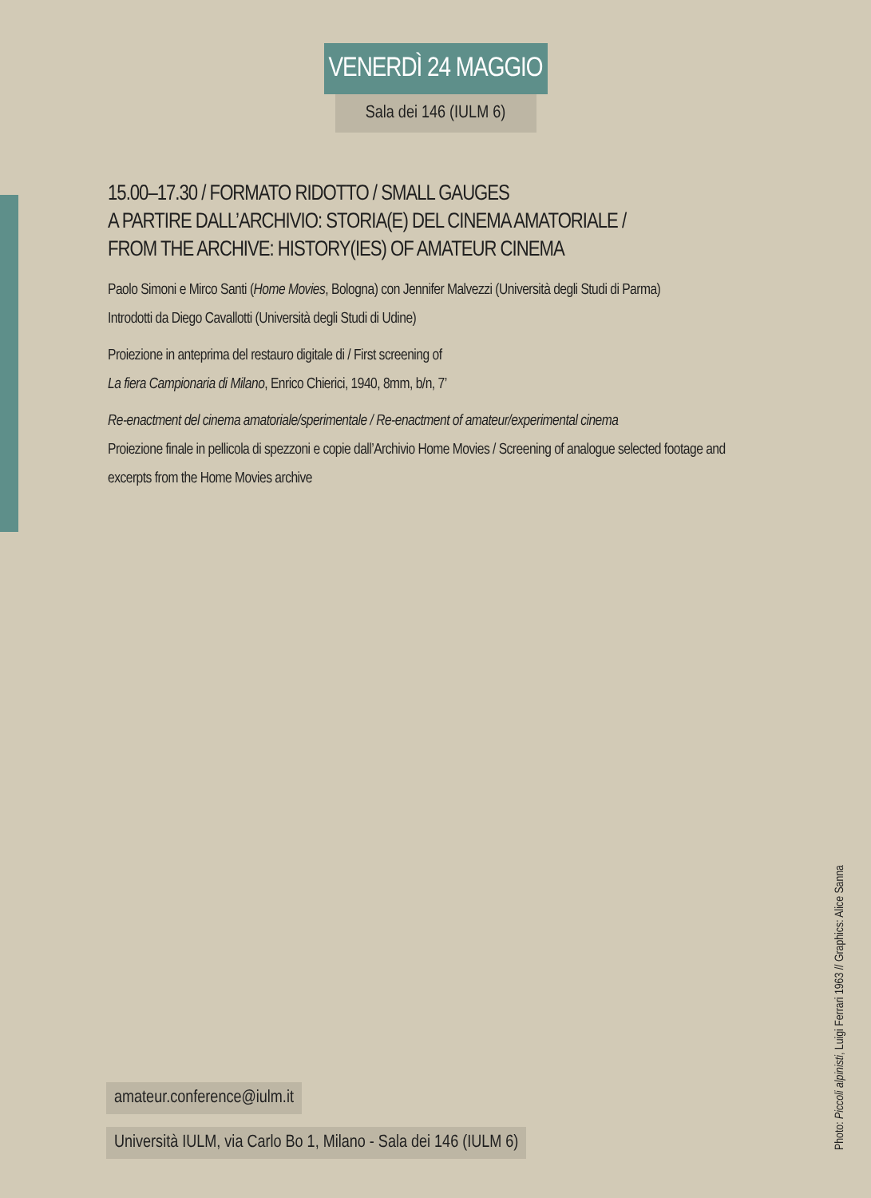VENERDÌ 24 MAGGIO
Sala dei 146 (IULM 6)
15.00–17.30 / FORMATO RIDOTTO / SMALL GAUGES
A PARTIRE DALL’ARCHIVIO: STORIA(E) DEL CINEMA AMATORIALE /
FROM THE ARCHIVE: HISTORY(IES) OF AMATEUR CINEMA
Paolo Simoni e Mirco Santi (Home Movies, Bologna) con Jennifer Malvezzi (Università degli Studi di Parma)
Introdotti da Diego Cavallotti (Università degli Studi di Udine)
Proiezione in anteprima del restauro digitale di / First screening of
La fiera Campionaria di Milano, Enrico Chierici, 1940, 8mm, b/n, 7’
Re-enactment del cinema amatoriale/sperimentale / Re-enactment of amateur/experimental cinema
Proiezione finale in pellicola di spezzoni e copie dall’Archivio Home Movies / Screening of analogue selected footage and excerpts from the Home Movies archive
amateur.conference@iulm.it
Università IULM, via Carlo Bo 1, Milano - Sala dei 146 (IULM 6)
Photo: Piccoli alpinisti, Luigi Ferrari 1963 // Graphics: Alice Sanna